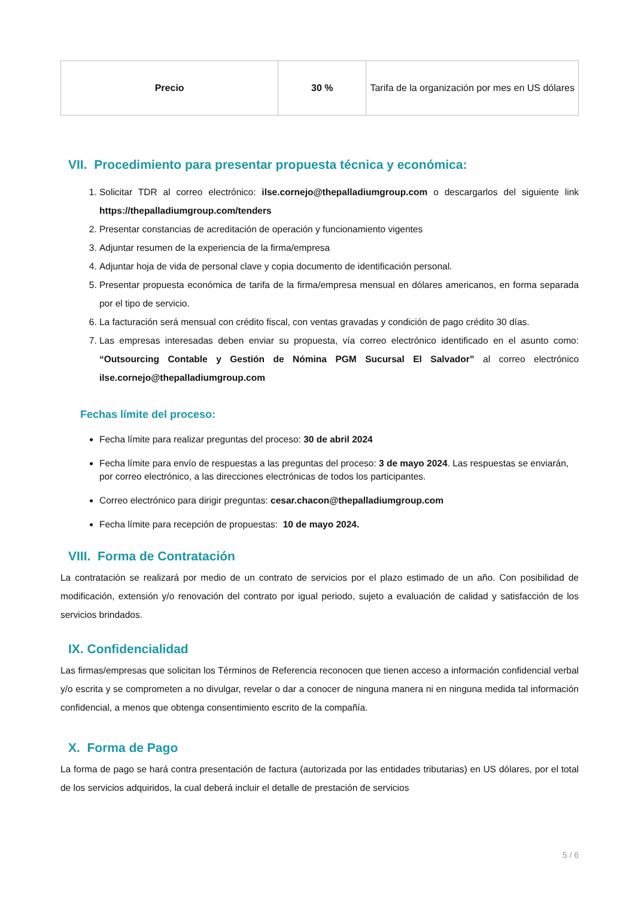| Precio | 30 % | Tarifa de la organización por mes en US dólares |
VII. Procedimiento para presentar propuesta técnica y económica:
1. Solicitar TDR al correo electrónico: ilse.cornejo@thepalladiumgroup.com o descargarlos del siguiente link https://thepalladiumgroup.com/tenders
2. Presentar constancias de acreditación de operación y funcionamiento vigentes
3. Adjuntar resumen de la experiencia de la firma/empresa
4. Adjuntar hoja de vida de personal clave y copia documento de identificación personal.
5. Presentar propuesta económica de tarifa de la firma/empresa mensual en dólares americanos, en forma separada por el tipo de servicio.
6. La facturación será mensual con crédito fiscal, con ventas gravadas y condición de pago crédito 30 días.
7. Las empresas interesadas deben enviar su propuesta, vía correo electrónico identificado en el asunto como: “Outsourcing Contable y Gestión de Nómina PGM Sucursal El Salvador” al correo electrónico ilse.cornejo@thepalladiumgroup.com
Fechas límite del proceso:
Fecha límite para realizar preguntas del proceso: 30 de abril 2024
Fecha límite para envío de respuestas a las preguntas del proceso: 3 de mayo 2024. Las respuestas se enviarán, por correo electrónico, a las direcciones electrónicas de todos los participantes.
Correo electrónico para dirigir preguntas: cesar.chacon@thepalladiumgroup.com
Fecha límite para recepción de propuestas: 10 de mayo 2024.
VIII. Forma de Contratación
La contratación se realizará por medio de un contrato de servicios por el plazo estimado de un año. Con posibilidad de modificación, extensión y/o renovación del contrato por igual periodo, sujeto a evaluación de calidad y satisfacción de los servicios brindados.
IX. Confidencialidad
Las firmas/empresas que solicitan los Términos de Referencia reconocen que tienen acceso a información confidencial verbal y/o escrita y se comprometen a no divulgar, revelar o dar a conocer de ninguna manera ni en ninguna medida tal información confidencial, a menos que obtenga consentimiento escrito de la compañía.
X. Forma de Pago
La forma de pago se hará contra presentación de factura (autorizada por las entidades tributarias) en US dólares, por el total de los servicios adquiridos, la cual deberá incluir el detalle de prestación de servicios
5 / 6